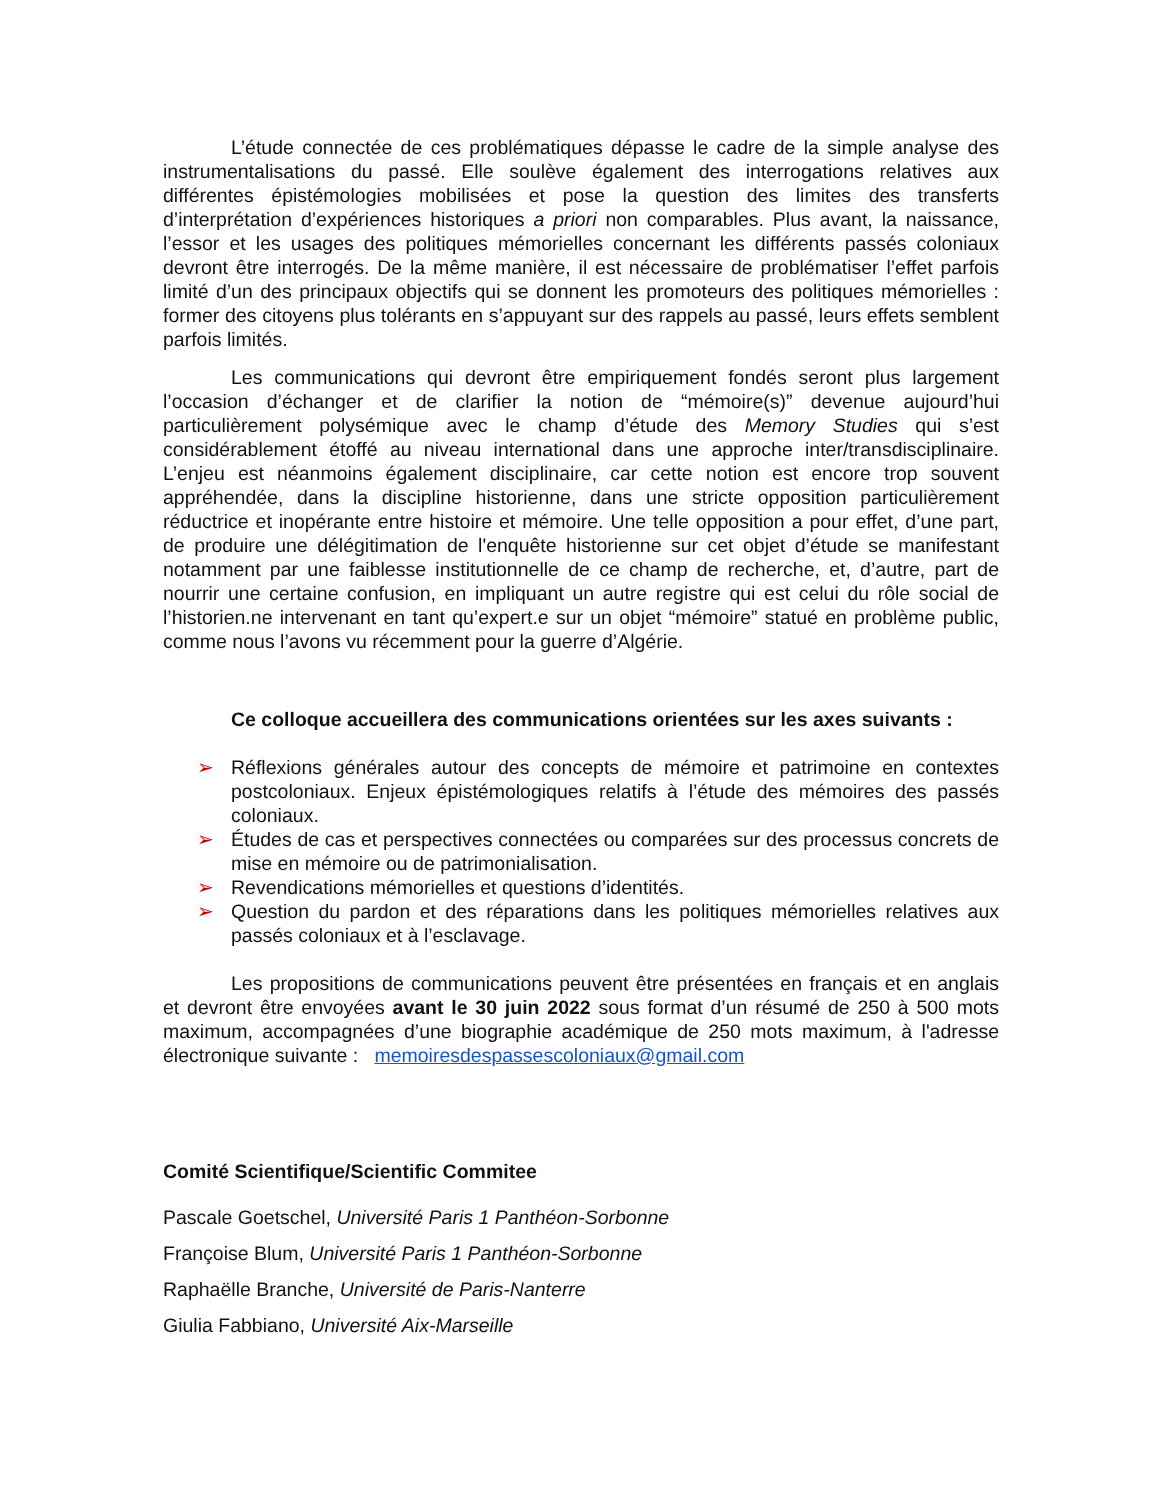L’étude connectée de ces problématiques dépasse le cadre de la simple analyse des instrumentalisations du passé. Elle soulève également des interrogations relatives aux différentes épistémologies mobilisées et pose la question des limites des transferts d’interprétation d’expériences historiques a priori non comparables. Plus avant, la naissance, l’essor et les usages des politiques mémorielles concernant les différents passés coloniaux devront être interrogés. De la même manière, il est nécessaire de problématiser l’effet parfois limité d’un des principaux objectifs qui se donnent les promoteurs des politiques mémorielles : former des citoyens plus tolérants en s’appuyant sur des rappels au passé, leurs effets semblent parfois limités.
Les communications qui devront être empiriquement fondés seront plus largement l’occasion d’échanger et de clarifier la notion de “mémoire(s)” devenue aujourd’hui particulièrement polysémique avec le champ d’étude des Memory Studies qui s’est considérablement étoffé au niveau international dans une approche inter/transdisciplinaire. L’enjeu est néanmoins également disciplinaire, car cette notion est encore trop souvent appréhendée, dans la discipline historienne, dans une stricte opposition particulièrement réductrice et inopérante entre histoire et mémoire. Une telle opposition a pour effet, d’une part, de produire une délégitimation de l'enquête historienne sur cet objet d’étude se manifestant notamment par une faiblesse institutionnelle de ce champ de recherche, et, d’autre, part de nourrir une certaine confusion, en impliquant un autre registre qui est celui du rôle social de l’historien.ne intervenant en tant qu’expert.e sur un objet “mémoire” statué en problème public, comme nous l’avons vu récemment pour la guerre d’Algérie.
Ce colloque accueillera des communications orientées sur les axes suivants :
➢ Réflexions générales autour des concepts de mémoire et patrimoine en contextes postcoloniaux. Enjeux épistémologiques relatifs à l’étude des mémoires des passés coloniaux.
➢ Études de cas et perspectives connectées ou comparées sur des processus concrets de mise en mémoire ou de patrimonialisation.
➢ Revendications mémorielles et questions d’identités.
➢ Question du pardon et des réparations dans les politiques mémorielles relatives aux passés coloniaux et à l’esclavage.
Les propositions de communications peuvent être présentées en français et en anglais et devront être envoyées avant le 30 juin 2022 sous format d’un résumé de 250 à 500 mots maximum, accompagnées d’une biographie académique de 250 mots maximum, à l'adresse électronique suivante : memoiresdespassescoloniaux@gmail.com
Comité Scientifique/Scientific Commitee
Pascale Goetschel, Université Paris 1 Panthéon-Sorbonne
Françoise Blum, Université Paris 1 Panthéon-Sorbonne
Raphaëlle Branche, Université de Paris-Nanterre
Giulia Fabbiano, Université Aix-Marseille